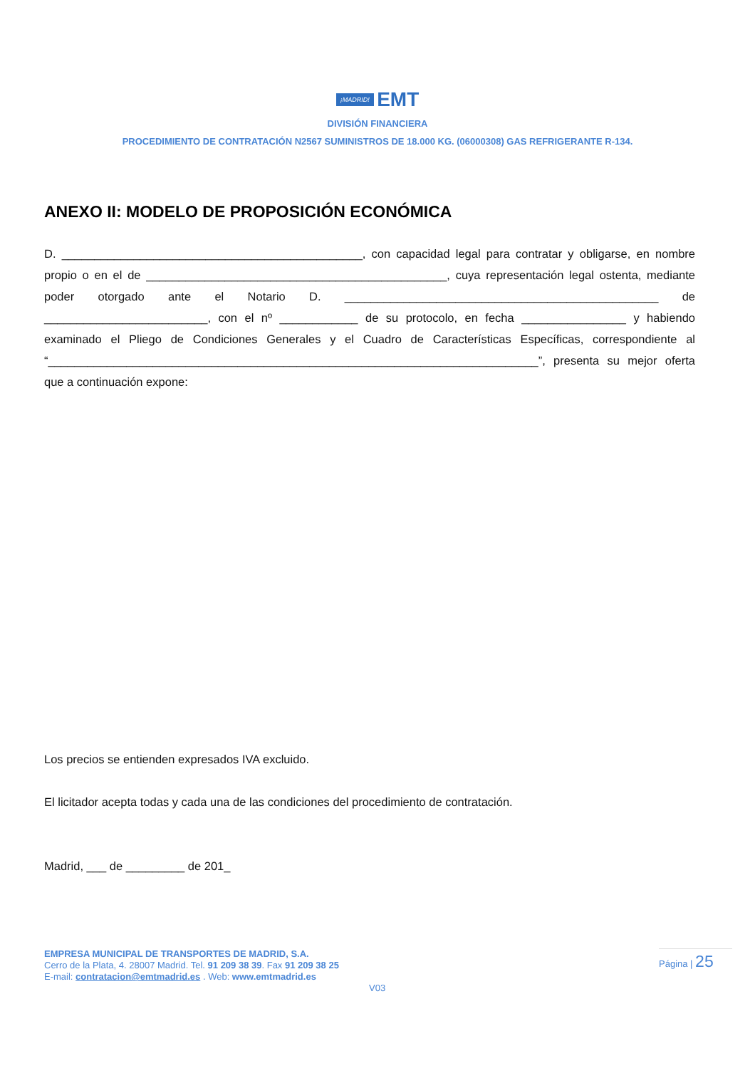¡MADRID! EMT
DIVISIÓN FINANCIERA
PROCEDIMIENTO DE CONTRATACIÓN N2567 SUMINISTROS DE 18.000 KG. (06000308) GAS REFRIGERANTE R-134.
ANEXO II: MODELO DE PROPOSICIÓN ECONÓMICA
D. ______________________________________________, con capacidad legal para contratar y obligarse, en nombre propio o en el de ______________________________________________, cuya representación legal ostenta, mediante poder otorgado ante el Notario D. ________________________________________________ de _________________________, con el nº ____________ de su protocolo, en fecha ________________ y habiendo examinado el Pliego de Condiciones Generales y el Cuadro de Características Específicas, correspondiente al “___________________________________________________________________________”, presenta su mejor oferta que a continuación expone:
Los precios se entienden expresados IVA excluido.
El licitador acepta todas y cada una de las condiciones del procedimiento de contratación.
Madrid, ___ de _________ de 201_
EMPRESA MUNICIPAL DE TRANSPORTES DE MADRID, S.A.
Cerro de la Plata, 4. 28007 Madrid. Tel. 91 209 38 39. Fax 91 209 38 25
E-mail: contratacion@emtmadrid.es . Web: www.emtmadrid.es
Página | 25
V03